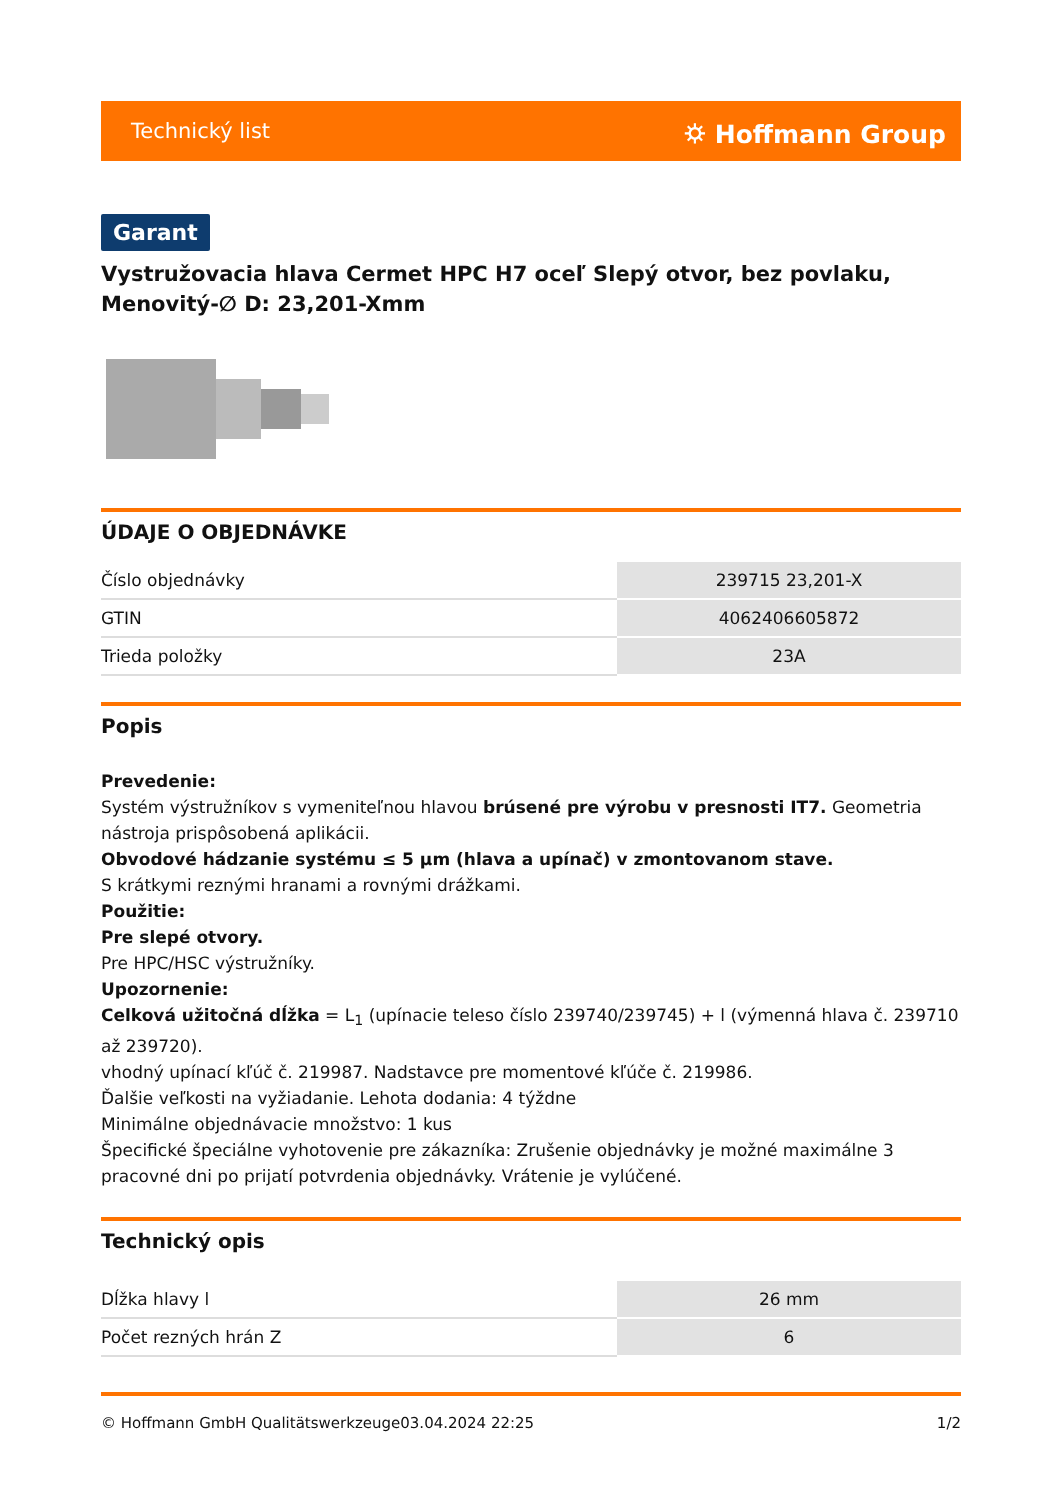Technický list ⛭ Hoffmann Group
Garant
Vystružovacia hlava Cermet HPC H7 oceľ Slepý otvor, bez povlaku, Menovitý-∅ D: 23,201-Xmm
ÚDAJE O OBJEDNÁVKE
| Číslo objednávky | 239715 23,201-X |
| GTIN | 4062406605872 |
| Trieda položky | 23A |
Popis
Prevedenie:
Systém výstružníkov s vymeniteľnou hlavou brúsené pre výrobu v presnosti IT7. Geometria nástroja prispôsobená aplikácii.
Obvodové hádzanie systému ≤ 5 µm (hlava a upínač) v zmontovanom stave.
S krátkymi reznými hranami a rovnými drážkami.
Použitie:
Pre slepé otvory.
Pre HPC/HSC výstružníky.
Upozornenie:
Celková užitočná dĺžka = L<sub>1</sub> (upínacie teleso číslo 239740/239745) + l (výmenná hlava č. 239710 až 239720).
vhodný upínací kľúč č. 219987. Nadstavce pre momentové kľúče č. 219986.
Ďalšie veľkosti na vyžiadanie. Lehota dodania: 4 týždne
Minimálne objednávacie množstvo: 1 kus
Špecifické špeciálne vyhotovenie pre zákazníka: Zrušenie objednávky je možné maximálne 3 pracovné dni po prijatí potvrdenia objednávky. Vrátenie je vylúčené.
Technický opis
| Dĺžka hlavy l | 26 mm |
| Počet rezných hrán Z | 6 |
© Hoffmann GmbH Qualitätswerkzeuge 03.04.2024 22:25 1/2